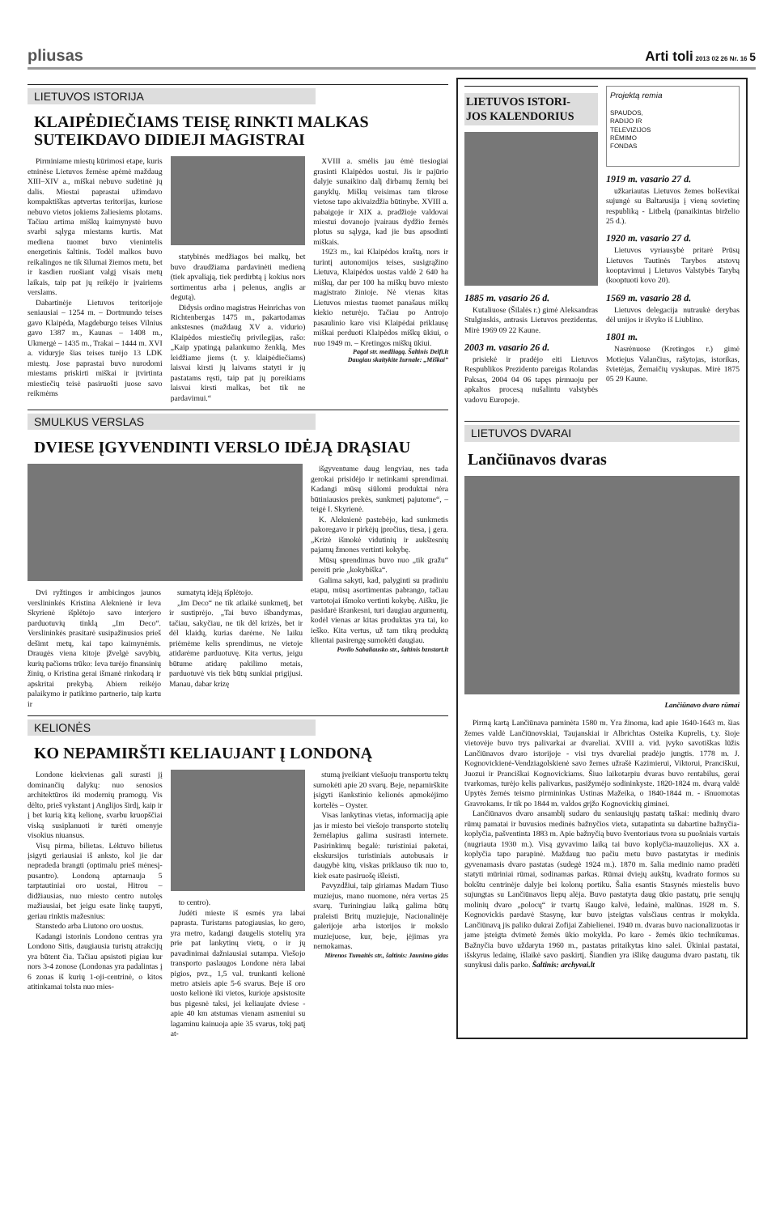pliusas Arti toli 2013 02 26 Nr. 16 5
LIETUVOS ISTORIJA
KLAIPĖDIEČIAMS TEISĘ RINKTI MALKAS SUTEIKDAVO DIDIEJI MAGISTRAI
Pirminiame miestų kūrimosi etape, kuris etninėse Lietuvos žemėse apėmė maždaug XIII–XIV a., miškai nebuvo sudėtinė jų dalis. Miestai paprastai užimdavo kompaktiškas aptvertas teritorijas, kuriose nebuvo vietos jokiems žaliesiems plotams. Tačiau artima miškų kaimynystė buvo svarbi sąlyga miestams kurtis. Mat mediena tuomet buvo vienintelis energetinis šaltinis. Todėl malkos buvo reikalingos ne tik šilumai žiemos metu, bet ir kasdien ruošiant valgį visais metų laikais, taip pat jų reikėjo ir įvairiems verslams.
Dabartinėje Lietuvos teritorijoje seniausiai – 1254 m. – Dortmundo teises gavo Klaipėda, Magdeburgo teises Vilnius gavo 1387 m., Kaunas – 1408 m., Ukmergė – 1435 m., Trakai – 1444 m. XVI a. viduryje šias teises turėjo 13 LDK miestų. Jose paprastai buvo nurodomi miestams priskirti miškai ir įtvirtinta miestiečių teisė pasiruošti juose savo reikmėms
statybinės medžiagos bei malkų, bet buvo draudžiama pardavinėti medieną (tiek apvaliąją, tiek perdirbtą į kokius nors sortimentus arba į pelenus, anglis ar degutą).
Didysis ordino magistras Heinrichas von Richtenbergas 1475 m., pakartodamas ankstesnes (maždaug XV a. vidurio) Klaipėdos miestiečių privilegijas, rašo: „Kaip ypatingą palankumo ženklą, Mes leidžiame jiems (t. y. klaipėdiečiams) laisvai kirsti jų laivams statyti ir jų pastatams ręsti, taip pat jų poreikiams laisvai kirsti malkas, bet tik ne pardavimui.“
XVIII a. smėlis jau ėmė tiesiogiai grasinti Klaipėdos uostui. Jis ir pajūrio dalyje sunaikino dalį dirbamų žemių bei ganyklų. Miškų veisimas tam tikrose vietose tapo akivaizdžia būtinybe. XVIII a. pabaigoje ir XIX a. pradžioje valdovai miestui dovanojo įvairaus dydžio žemės plotus su sąlyga, kad jie bus apsodinti miškais.
1923 m., kai Klaipėdos kraštą, nors ir turintį autonomijos teises, susigrąžino Lietuva, Klaipėdos uostas valdė 2 640 ha miškų, dar per 100 ha miškų buvo miesto magistrato žinioje. Nė vienas kitas Lietuvos miestas tuomet panašaus miškų kiekio neturėjo. Tačiau po Antrojo pasaulinio karo visi Klaipėdai priklausę miškai perduoti Klaipėdos miškų ūkiui, o nuo 1949 m. – Kretingos miškų ūkiui.
Pagal str. medžiagą. Šaltinis Delfi.lt
Daugiau skaitykite žurnale: „Miškai”
SMULKUS VERSLAS
DVIESE ĮGYVENDINTI VERSLO IDĖJĄ DRĄSIAU
Dvi ryžtingos ir ambicingos jaunos verslininkės Kristina Aleknienė ir Ieva Skyrienė išplėtojo savo interjero parduotuvių tinklą „Im Deco“. Verslininkės prasitarė susipažinusios prieš dešimt metų, kai tapo kaimynėmis. Draugės viena kitoje įžvelgė savybių, kurių pačioms trūko: Ieva turėjo finansinių žinių, o Kristina gerai išmanė rinkodarą ir apskritai prekybą. Abiem reikėjo palaikymo ir patikimo partnerio, taip kartu ir
sumatytą idėją išplėtojo.
„Im Deco“ ne tik atlaikė sunkmetį, bet ir sustiprėjo. „Tai buvo išbandymas, tačiau, sakyčiau, ne tik dėl krizės, bet ir dėl klaidų, kurias darėme. Ne laiku priėmėme kelis sprendimus, ne vietoje atidarėme parduotuvę. Kita vertus, jeigu būtume atidarę pakilimo metais, parduotuvė vis tiek būtų sunkiai prigijusi. Manau, dabar krizę
išgyventume daug lengviau, nes tada gerokai prisidėjo ir netinkami sprendimai. Kadangi mūsų siūlomi produktai nėra būtiniausios prekės, sunkmetį pajutome“, – teigė I. Skyrienė.
K. Aleknienė pastebėjo, kad sunkmetis pakoregavo ir pirkėjų įpročius, tiesa, į gera. „Krizė išmokė vidutinių ir aukštesnių pajamų žmones vertinti kokybę.
Mūsų sprendimas buvo nuo „tik gražu“ pereiti prie „kokybiška“.
Galima sakyti, kad, palyginti su pradiniu etapu, mūsų asortimentas pabrango, tačiau vartotojai išmoko vertinti kokybę. Aišku, jie pasidarė išrankesni, turi daugiau argumentų, kodėl vienas ar kitas produktas yra tai, ko ieško. Kita vertus, už tam tikrą produktą klientai pasirengę sumokėti daugiau.
Povilo Sabaliausko str., šaltinis bznstart.lt
KELIONĖS
KO NEPAMIRŠTI KELIAUJANT Į LONDONĄ
Londone kiekvienas gali surasti jį dominančių dalykų: nuo senosios architektūros iki modernių pramogų. Vis dėlto, prieš vykstant į Anglijos širdį, kaip ir į bet kurią kitą kelionę, svarbu kruopščiai viską susiplanuoti ir turėti omenyje visokius niuansus.
Visų pirma, bilietas. Lėktuvo bilietus įsigyti geriausiai iš anksto, kol jie dar nepradeda brangti (optimalu prieš mėnesį-pusantro). Londoną aptarnauja 5 tarptautiniai oro uostai, Hitrou – didžiausias, nuo miesto centro nutolęs mažiausiai, bet jeigu esate linkę taupyti, geriau rinktis mažesnius:
Stanstedo arba Liutono oro uostus.
Kadangi istorinis Londono centras yra Londono Sitis, daugiausia turistų atrakcijų yra būtent čia. Tačiau apsistoti pigiau kur nors 3-4 zonose (Londonas yra padalintas į 6 zonas iš kurių 1-oji-centrinė, o kitos atitinkamai tolsta nuo mies-
to centro).
Judėti mieste iš esmės yra labai paprasta. Turistams patogiausias, ko gero, yra metro, kadangi daugelis stotelių yra prie pat lankytinų vietų, o ir jų pavadinimai dažniausiai sutampa. Viešojo transporto paslaugos Londone nėra labai pigios, pvz., 1,5 val. trunkanti kelionė metro atsieis apie 5-6 svarus. Beje iš oro uosto kelionė iki vietos, kurioje apsistosite bus pigesnė taksi, jei keliaujate dviese - apie 40 km atstumas vienam asmeniui su lagaminu kainuoja apie 35 svarus, tokį patį at-
stumą įveikiant viešuoju transportu tektų sumokėti apie 20 svarų. Beje, nepamirškite įsigyti išankstinio kelionės apmokėjimo kortelės – Oyster.
Visas lankytinas vietas, informaciją apie jas ir miesto bei viešojo transporto stotelių žemėlapius galima susirasti internete. Pasirinkimų begalė: turistiniai paketai, ekskursijos turistiniais autobusais ir daugybė kitų, viskas priklauso tik nuo to, kiek esate pasiruošę išleisti.
Pavyzdžiui, taip giriamas Madam Tiuso muziejus, mano nuomone, nėra vertas 25 svarų. Turiningiau laiką galima būtų praleisti Britų muziejuje, Nacionalinėje galerijoje arba istorijos ir mokslo muziejuose, kur, beje, įėjimas yra nemokamas.
Mirenos Tumaitės str., šaltinis: Jaunimo gidas
LIETUVOS ISTORI-
JOS KALENDORIUS
1885 m. vasario 26 d.
Kutaliuose (Šilalės r.) gimė Aleksandras Stulginskis, antrasis Lietuvos prezidentas. Mirė 1969 09 22 Kaune.
2003 m. vasario 26 d.
prisiekė ir pradėjo eiti Lietuvos Respublikos Prezidento pareigas Rolandas Paksas, 2004 04 06 tapęs pirmuoju per apkaltos procesą nušalintu valstybės vadovu Europoje.
Projektą remia
SPAUDOS,
RADIJO IR
TELEVIZIJOS
RĖMIMO
FONDAS
1919 m. vasario 27 d.
užkariautas Lietuvos žemes bolševikai sujungė su Baltarusija į vieną sovietinę respubliką - Litbelą (panaikintas birželio 25 d.).
1920 m. vasario 27 d.
Lietuvos vyriausybė pritarė Prūsų Lietuvos Tautinės Tarybos atstovų kooptavimui į Lietuvos Valstybės Tarybą (kooptuoti kovo 20).
1569 m. vasario 28 d.
Lietuvos delegacija nutraukė derybas dėl unijos ir išvyko iš Liublino.
1801 m.
Nasrėnuose (Kretingos r.) gimė Motiejus Valančius, rašytojas, istorikas, švietėjas, Žemaičių vyskupas. Mirė 1875 05 29 Kaune.
LIETUVOS DVARAI
Lančiūnavos dvaras
Lančiūnavo dvaro rūmai
Pirmą kartą Lančiūnava paminėta 1580 m. Yra žinoma, kad apie 1640-1643 m. šias žemes valdė Lančiūnovskiai, Taujanskiai ir Albrichtas Osteika Kuprelis, t.y. šioje vietovėje buvo trys palivarkai ar dvareliai. XVIII a. vid. įvyko savotiškas lūžis Lančiūnavos dvaro istorijoje - visi trys dvareliai pradėjo jungtis. 1778 m. J. Kognovickienė-Vendziagolskienė savo žemes užrašė Kazimierui, Viktorui, Pranciškui, Juozui ir Pranciškai Kognovickiams. Šiuo laikotarpiu dvaras buvo rentabilus, gerai tvarkomas, turėjo kelis palivarkus, pasižymėjo sodininkyste. 1820-1824 m. dvarą valdė Upytės žemės teismo pirmininkas Ustinas Mažeika, o 1840-1844 m. - išnuomotas Gravrokams. Ir tik po 1844 m. valdos grįžo Kognovickių giminei.
Lančiūnavos dvaro ansamblį sudaro du seniausiųjų pastatų taškai: medinių dvaro rūmų pamatai ir buvusios medinės bažnyčios vieta, sutapatinta su dabartine bažnyčia-koplyčia, pašventinta 1883 m. Apie bažnyčią buvo šventoriaus tvora su puošniais vartais (nugriauta 1930 m.). Visą gyvavimo laiką tai buvo koplyčia-mauzoliejus. XX a. koplyčia tapo parapinė. Maždaug tuo pačiu metu buvo pastatytas ir medinis gyvenamasis dvaro pastatas (sudegė 1924 m.). 1870 m. šalia medinio namo pradėti statyti mūriniai rūmai, sodinamas parkas. Rūmai dviejų aukštų, kvadrato formos su bokštu centrinėje dalyje bei kolonų portiku. Šalia esantis Stasynės miestelis buvo sujungtas su Lančiūnavos liepų alėja. Buvo pastatyta daug ūkio pastatų, prie senųjų molinių dvaro „polocų“ ir tvartų išaugo kalvė, ledainė, malūnas. 1928 m. S. Kognovickis pardavė Stasynę, kur buvo įsteigtas valsčiaus centras ir mokykla. Lančiūnavą jis paliko dukrai Zofijai Zabielienei. 1940 m. dvaras buvo nacionalizuotas ir jame įsteigta dvimetė žemės ūkio mokykla. Po karo - žemės ūkio technikumas. Bažnyčia buvo uždaryta 1960 m., pastatas pritaikytas kino salei. Ūkiniai pastatai, išskyrus ledainę, išlaikė savo paskirtį. Šiandien yra išlikę dauguma dvaro pastatų, tik sunykusi dalis parko. Šaltinis: archyvai.lt